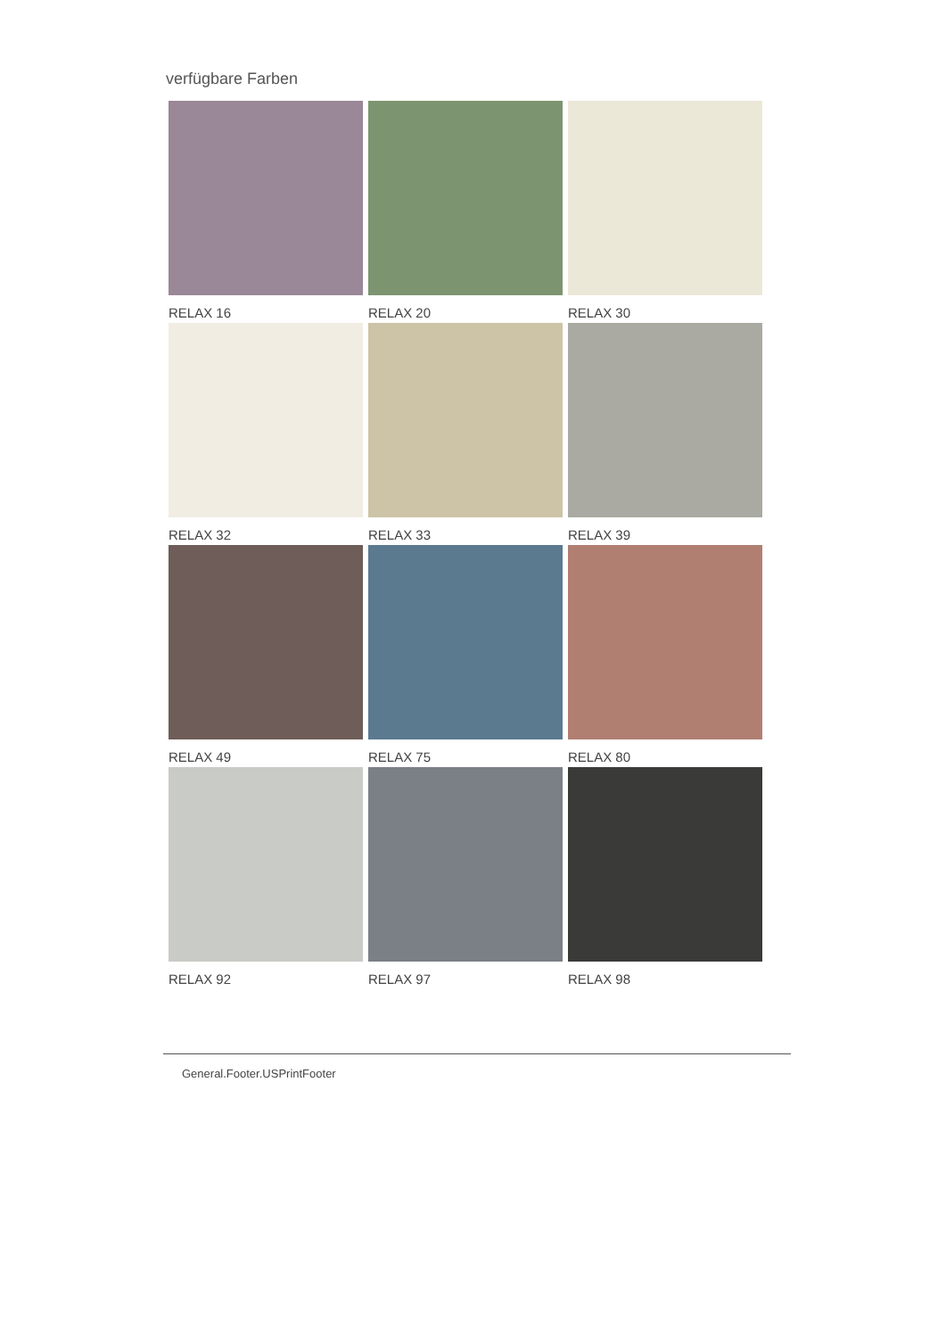verfügbare Farben
RELAX 16
RELAX 20
RELAX 30
RELAX 32
RELAX 33
RELAX 39
RELAX 49
RELAX 75
RELAX 80
RELAX 92
RELAX 97
RELAX 98
General.Footer.USPrintFooter